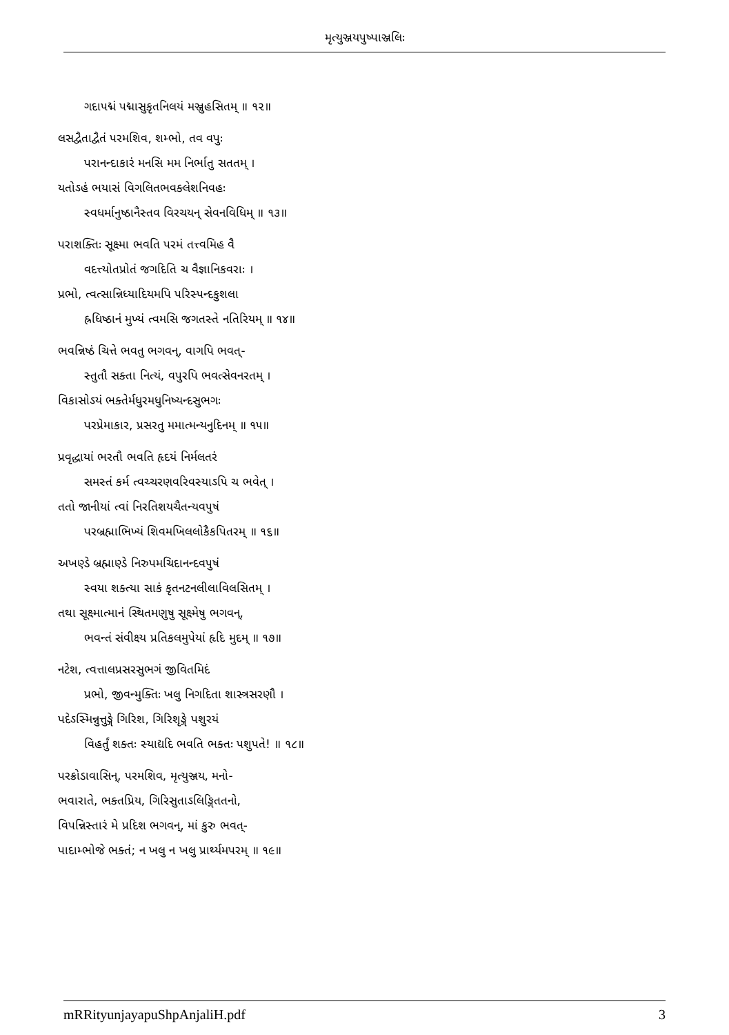મૃત્યુઞ્જયપુષ્પાઞ્જલિઃ
ગદાપદ્મં પદ્માસુકૃતનિલયં મઞ્જુહસિતમ્ ॥ ૧૨॥
લસદ્વૈતાદ્વૈતં પરમશિવ, શમ્ભો, તવ વપુઃ
પરાનન્દાકારં મનસિ મમ નિર્ભાતુ સતતમ્ ।
યતોઽહં ભયાસં વિગલિતભવક્લેશનિવહઃ
સ્વધર્માનુષ્ઠાનૈસ્તવ વિરચયન્ સેવનવિધિમ્ ॥ ૧૩॥
પરાશક્તિઃ સૂક્ષ્મા ભવતિ પરમં તત્ત્વમિહ વૈ
વદત્ત્યોતપ્રોતં જગદિતિ ચ વૈજ્ઞાનિકવરાઃ ।
પ્રભો, ત્વત્સાન્નિધ્યાદિયમપિ પરિસ્પન્દકુશલા
હ્રધિષ્ઠાનં મુખ્યં ત્વમસિ જગતસ્તે નતિરિયમ્ ॥ ૧૪॥
ભવન્નિષ્ઠં ચિત્તે ભવતુ ભગવન્, વાગપિ ભવત્-
સ્તુતૌ સક્તા નિત્યં, વપુરપિ ભવત્સેવનરતમ્ ।
વિકાસોઽયં ભક્તેર્મધુરમધુનિષ્યન્દસુભગઃ
પરપ્રેમાકાર, પ્રસરતુ મમાત્મન્યનુદિનમ્ ॥ ૧૫॥
પ્રવૃદ્ધાયાં ભરતૌ ભવતિ હૃદયં નિર્મલતરં
સમસ્તં કર્મ ત્વચ્ચરણવરિવસ્યાઽપિ ચ ભવેત્ ।
તતો જાનીયાં ત્વાં નિરતિશયચૈતન્યવપુષં
પરબ્રહ્માભિખ્યં શિવમખિલલોકૈકપિતરમ્ ॥ ૧૬॥
અખણ્ડે બ્રહ્માણ્ડે નિરુપમચિદાનન્દવપુષં
સ્વયા શક્ત્યા સાકં કૃતનટનલીલાવિલસિતમ્ ।
તથા સૂક્ષ્માત્માનં સ્થિતમણુષુ સૂક્ષ્મેષુ ભગવન્,
ભવન્તં સંવીક્ષ્ય પ્રતિકલમુપેયાં હૃદિ મુદમ્ ॥ ૧૭॥
નટેશ, ત્વત્તાલપ્રસરસુભગં જીવિતમિદં
પ્રભો, જીવન્મુક્તિઃ ખલુ નિગદિતા શાસ્ત્રસરણૌ ।
પદેઽસ્મિન્નુત્તુઙ્ગે ગિરિશ, ગિરિશૃઙ્ગે પશુરયં
વિહર્તું શક્તઃ સ્યાદ્યદિ ભવતિ ભક્તઃ પશુપતે! ॥ ૧૮॥
પરક્રોડાવાસિન્, પરમશિવ, મૃત્યુઞ્જય, મનો-
ભવારાતે, ભક્તપ્રિય, ગિરિસુતાઽલિઙ્ગિતતનો,
વિપન્નિસ્તારં મે પ્રદિશ ભગવન્, માં કુરુ ભવત્-
પાદામ્ભોજે ભક્તં; ન ખલુ ન ખલુ પ્રાર્થ્યમપરમ્ ॥ ૧૯॥
mRRityunjayapuShpAnjaliH.pdf 3